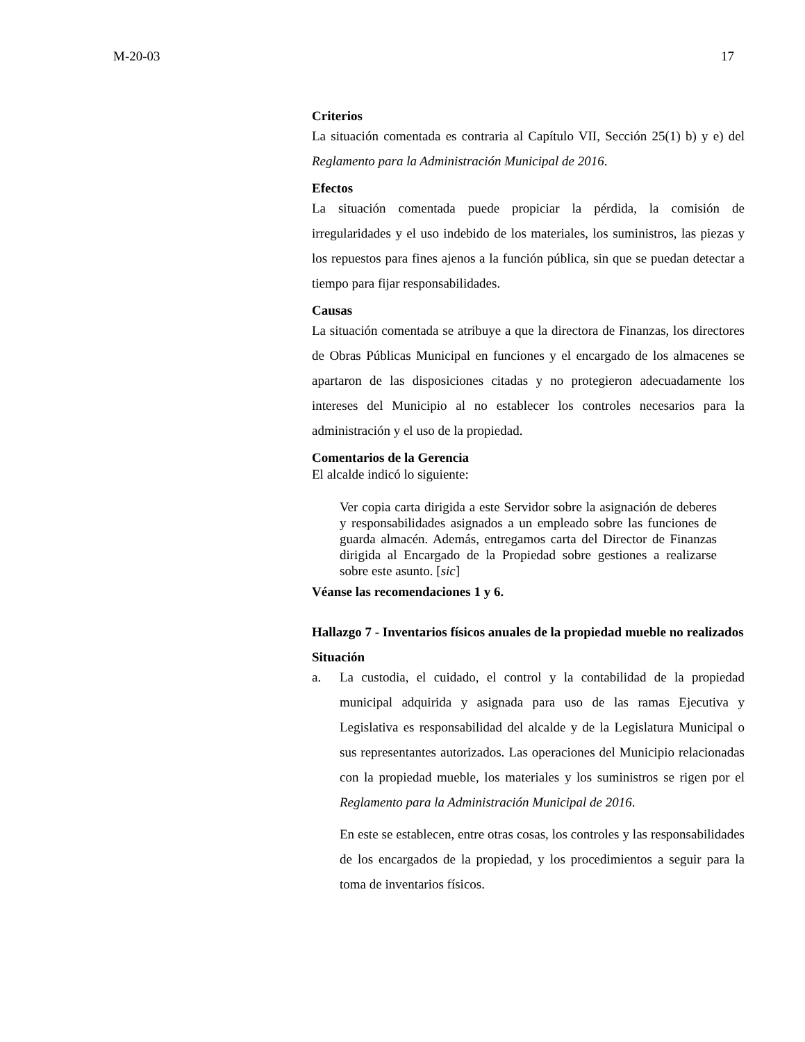M-20-03 17
Criterios
La situación comentada es contraria al Capítulo VII, Sección 25(1) b) y e) del Reglamento para la Administración Municipal de 2016.
Efectos
La situación comentada puede propiciar la pérdida, la comisión de irregularidades y el uso indebido de los materiales, los suministros, las piezas y los repuestos para fines ajenos a la función pública, sin que se puedan detectar a tiempo para fijar responsabilidades.
Causas
La situación comentada se atribuye a que la directora de Finanzas, los directores de Obras Públicas Municipal en funciones y el encargado de los almacenes se apartaron de las disposiciones citadas y no protegieron adecuadamente los intereses del Municipio al no establecer los controles necesarios para la administración y el uso de la propiedad.
Comentarios de la Gerencia
El alcalde indicó lo siguiente:
Ver copia carta dirigida a este Servidor sobre la asignación de deberes y responsabilidades asignados a un empleado sobre las funciones de guarda almacén. Además, entregamos carta del Director de Finanzas dirigida al Encargado de la Propiedad sobre gestiones a realizarse sobre este asunto. [sic]
Véanse las recomendaciones 1 y 6.
Hallazgo 7 - Inventarios físicos anuales de la propiedad mueble no realizados
Situación
a. La custodia, el cuidado, el control y la contabilidad de la propiedad municipal adquirida y asignada para uso de las ramas Ejecutiva y Legislativa es responsabilidad del alcalde y de la Legislatura Municipal o sus representantes autorizados. Las operaciones del Municipio relacionadas con la propiedad mueble, los materiales y los suministros se rigen por el Reglamento para la Administración Municipal de 2016.
En este se establecen, entre otras cosas, los controles y las responsabilidades de los encargados de la propiedad, y los procedimientos a seguir para la toma de inventarios físicos.